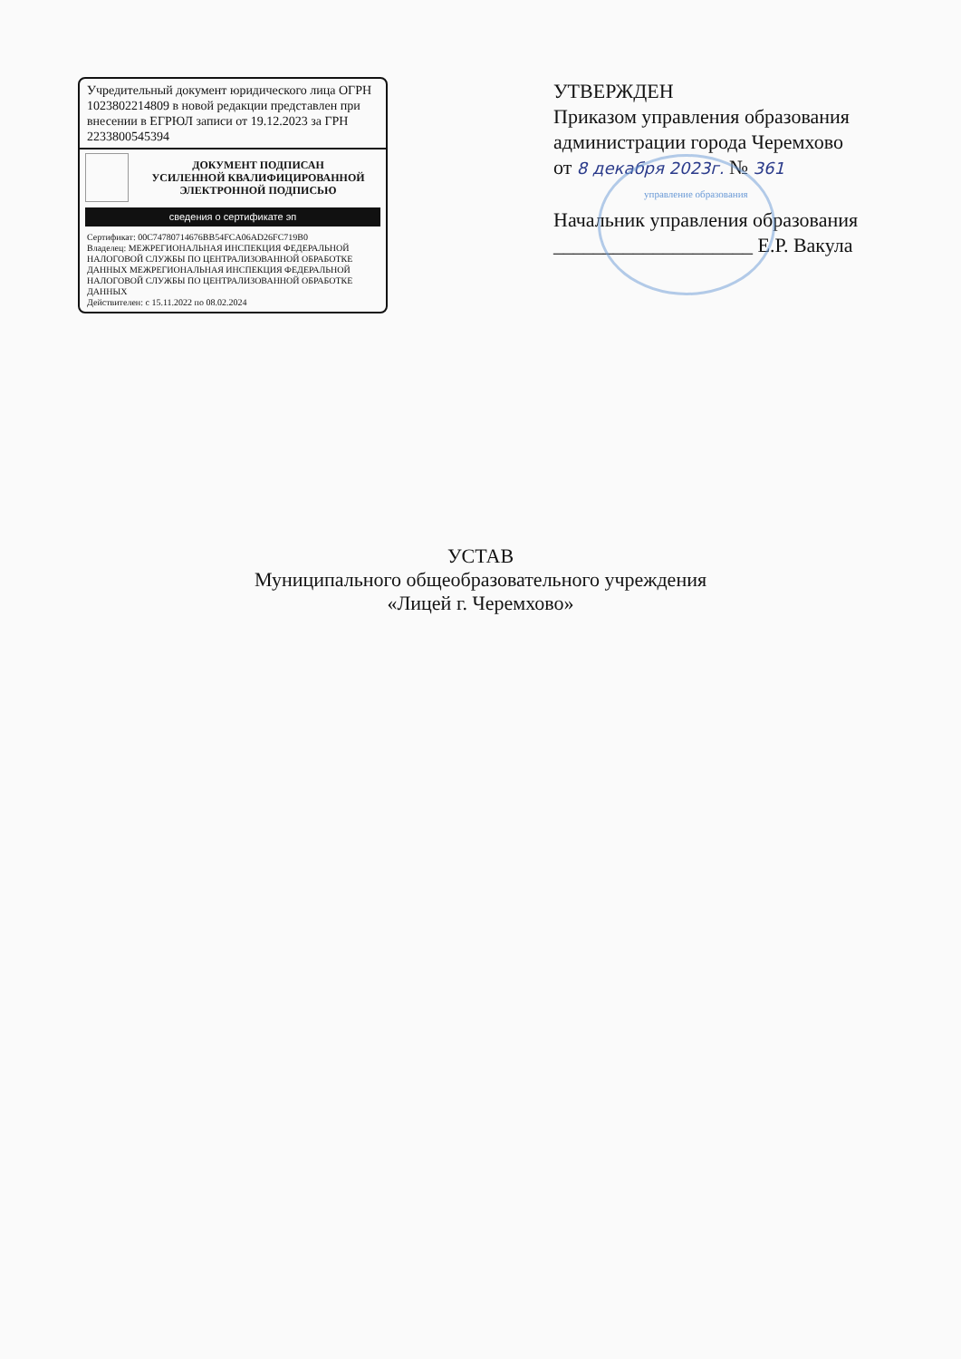Учредительный документ юридического лица ОГРН 1023802214809 в новой редакции представлен при внесении в ЕГРЮЛ записи от 19.12.2023 за ГРН 2233800545394
ДОКУМЕНТ ПОДПИСАН
УСИЛЕННОЙ КВАЛИФИЦИРОВАННОЙ
ЭЛЕКТРОННОЙ ПОДПИСЬЮ
сведения о сертификате эп
Сертификат: 00C74780714676BB54FCA06AD26FC719B0
Владелец: МЕЖРЕГИОНАЛЬНАЯ ИНСПЕКЦИЯ ФЕДЕРАЛЬНОЙ НАЛОГОВОЙ СЛУЖБЫ ПО ЦЕНТРАЛИЗОВАННОЙ ОБРАБОТКЕ ДАННЫХ МЕЖРЕГИОНАЛЬНАЯ ИНСПЕКЦИЯ ФЕДЕРАЛЬНОЙ НАЛОГОВОЙ СЛУЖБЫ ПО ЦЕНТРАЛИЗОВАННОЙ ОБРАБОТКЕ ДАННЫХ
Действителен: с 15.11.2022 по 08.02.2024
УТВЕРЖДЕН
Приказом управления образования администрации города Черемхово
от 8 декабря 2023г. № 361
управление образования
Начальник управления образования
____________________ Е.Р. Вакула
УСТАВ
Муниципального общеобразовательного учреждения
«Лицей г. Черемхово»